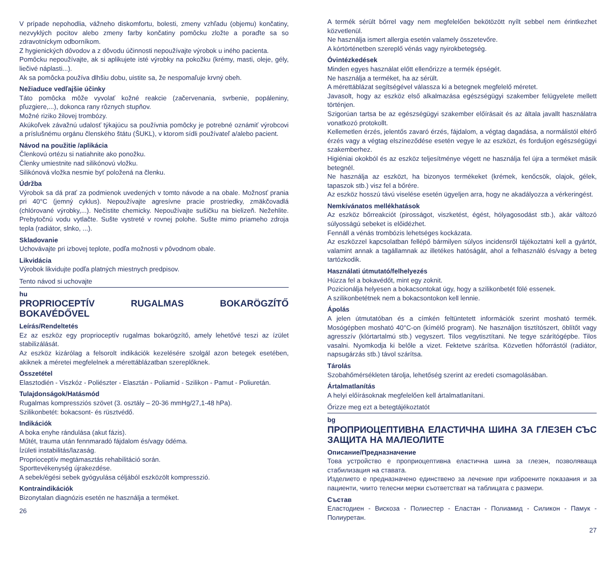V prípade nepohodlia, vážneho diskomfortu, bolesti, zmeny vzhľadu (objemu) končatiny, nezvyklých pocitov alebo zmeny farby končatiny pomôcku zložte a poraďte sa so zdravotníckym odborníkom.
Z hygienických dôvodov a z dôvodu účinnosti nepoužívajte výrobok u iného pacienta.
Pomôcku nepoužívajte, ak si aplikujete isté výrobky na pokožku (krémy, masti, oleje, gély, liečivé náplasti...).
Ak sa pomôcka používa dlhšiu dobu, uistite sa, že nespomaľuje krvný obeh.
Nežiaduce vedľajšie účinky
Táto pomôcka môže vyvolať kožné reakcie (začervenania, svrbenie, popáleniny, pľuzgiere,...), dokonca rany rôznych stupňov.
Možné riziko žilovej trombózy.
Akúkoľvek závažnú udalosť týkajúcu sa používnia pomôcky je potrebné oznámiť výrobcovi a príslušnému orgánu členského štátu (ŠUKL), v ktorom sídli používateľ a/alebo pacient.
Návod na použitie /aplikácia
Členkovú ortézu si natiahnite ako ponožku.
Členky umiestnite nad silikónovú vložku.
Silikónová vložka nesmie byť položená na členku.
Údržba
Výrobok sa dá prať za podmienok uvedených v tomto návode a na obale. Možnosť prania pri 40°C (jemný cyklus). Nepoužívajte agresívne pracie prostriedky, zmäkčovadlá (chlórované výrobky,...). Nečistite chemicky. Nepoužívajte sušičku na bielizeň. Nežehlite. Prebytočnú vodu vytlačte. Sušte vystreté v rovnej polohe. Sušte mimo priameho zdroja tepla (radiátor, slnko, ...).
Skladovanie
Uchovávajte pri izbovej teplote, podľa možnosti v pôvodnom obale.
Likvidácia
Výrobok likvidujte podľa platných miestnych predpisov.
Tento návod si uchovajte
hu
PROPRIOCEPTÍV RUGALMAS BOKARÖGZÍTŐ BOKAVÉDŐVEL
Leírás/Rendeltetés
Ez az eszköz egy proprioceptív rugalmas bokarögzítő, amely lehetővé teszi az ízület stabilizálását.
Az eszköz kizárólag a felsorolt indikációk kezelésére szolgál azon betegek esetében, akiknek a méretei megfelelnek a mérettáblázatban szereplőknek.
Összetétel
Elasztodién - Viszkóz - Poliészter - Elasztán - Poliamid - Szilikon - Pamut - Poliuretán.
Tulajdonságok/Hatásmód
Rugalmas kompressziós szövet (3. osztály – 20-36 mmHg/27,1-48 hPa).
Szilikonbetét: bokacsont- és rüsztvédő.
Indikációk
A boka enyhe rándulása (akut fázis).
Műtét, trauma után fennmaradó fájdalom és/vagy ödéma.
Ízületi instabilitás/lazaság.
Proprioceptív megtámasztás rehabilitáció során.
Sporttevékenység újrakezdése.
A sebek/égési sebek gyógyulása céljából eszközölt kompresszió.
Kontraindikációk
Bizonytalan diagnózis esetén ne használja a terméket.
26
A termék sérült bőrrel vagy nem megfelelően bekötözött nyílt sebbel nem érintkezhet közvetlenül.
Ne használja ismert allergia esetén valamely összetevőre.
A kórtörténetben szereplő vénás vagy nyirokbetegség.
Óvintézkedések
Minden egyes használat előtt ellenőrizze a termék épségét.
Ne használja a terméket, ha az sérült.
A mérettáblázat segítségével válassza ki a betegnek megfelelő méretet.
Javasolt, hogy az eszköz első alkalmazása egészségügyi szakember felügyelete mellett történjen.
Szigorúan tartsa be az egészségügyi szakember előírásait és az általa javallt használatra vonatkozó protokollt.
Kellemetlen érzés, jelentős zavaró érzés, fájdalom, a végtag dagadása, a normálistól eltérő érzés vagy a végtag elszíneződése esetén vegye le az eszközt, és forduljon egészségügyi szakemberhez.
Higiéniai okokból és az eszköz teljesítménye végett ne használja fel újra a terméket másik betegnél.
Ne használja az eszközt, ha bizonyos termékeket (krémek, kenőcsök, olajok, gélek, tapaszok stb.) visz fel a bőrére.
Az eszköz hosszú távú viselése esetén ügyeljen arra, hogy ne akadályozza a vérkeringést.
Nemkívánatos mellékhatások
Az eszköz bőrreakciót (pirosságot, viszketést, égést, hólyagosodást stb.), akár változó súlyosságú sebeket is előidézhet.
Fennáll a vénás trombózis lehetséges kockázata.
Az eszközzel kapcsolatban fellépő bármilyen súlyos incidensről tájékoztatni kell a gyártót, valamint annak a tagállamnak az illetékes hatóságát, ahol a felhasználó és/vagy a beteg tartózkodik.
Használati útmutató/felhelyezés
Húzza fel a bokavédőt, mint egy zoknit.
Pozicionálja helyesen a bokacsontokat úgy, hogy a szilikonbetét fölé essenek.
A szilikonbetétnek nem a bokacsontokon kell lennie.
Ápolás
A jelen útmutatóban és a címkén feltüntetett információk szerint mosható termék. Mosógépben mosható 40°C-on (kímélő program). Ne használjon tisztítószert, öblítőt vagy agresszív (klórtartalmú stb.) vegyszert. Tilos vegytisztítani. Ne tegye szárítógépbe. Tilos vasalni. Nyomkodja ki belőle a vizet. Fektetve szárítsa. Közvetlen hőforrástól (radiátor, napsugárzás stb.) távol szárítsa.
Tárolás
Szobahőmérsékleten tárolja, lehetőség szerint az eredeti csomagolásában.
Ártalmatlanítás
A helyi előírásoknak megfelelően kell ártalmatlanítani.
Őrizze meg ezt a betegtájékoztatót
bg
ПРОПРИОЦЕПТИВНА ЕЛАСТИЧНА ШИНА ЗА ГЛЕЗЕН СЪС ЗАЩИТА НА МАЛЕОЛИТЕ
Описание/Предназначение
Това устройство е проприоцептивна еластична шина за глезен, позволяваща стабилизация на ставата.
Изделието е предназначено единствено за лечение при изброените показания и за пациенти, чиито телесни мерки съответстват на таблицата с размери.
Състав
Еластодиен - Вискоза - Полиестер - Еластан - Полиамид - Силикон - Памук - Полиуретан.
27